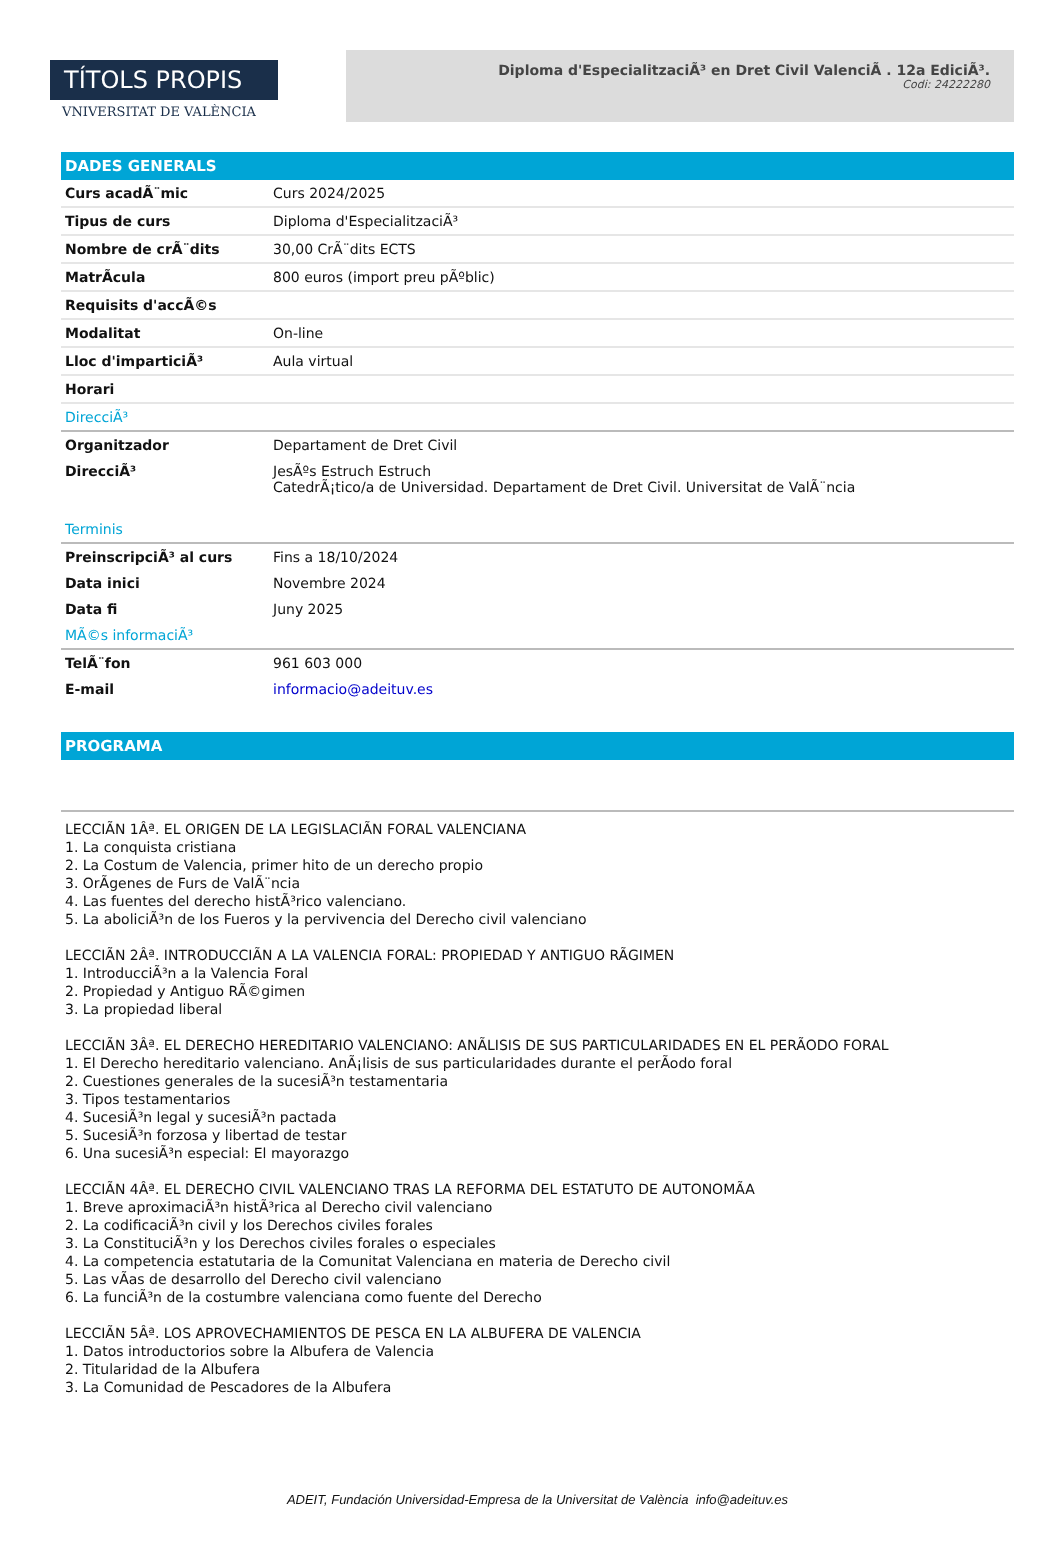TÍTOLS PROPIS
VNIVERSITAT DE VALÈNCIA
Diploma d'EspecialitzaciÃ³ en Dret Civil ValenciÃ . 12a EdiciÃ³.
Codi: 24222280
DADES GENERALS
| Curs acadÃ¨mic | Curs 2024/2025 |
| Tipus de curs | Diploma d'EspecialitzaciÃ³ |
| Nombre de crÃ¨dits | 30,00 CrÃ¨dits ECTS |
| MatrÃcula | 800 euros (import preu pÃºblic) |
| Requisits d'accÃ©s | |
| Modalitat | On-line |
| Lloc d'imparticiÃ³ | Aula virtual |
| Horari | |
| DirecciÃ³ | |
| Organitzador | Departament de Dret Civil |
| DirecciÃ³ | JesÃºs Estruch Estruch CatedrÃ¡tico/a de Universidad. Departament de Dret Civil. Universitat de ValÃ¨ncia |
| Terminis | |
| PreinscripciÃ³ al curs | Fins a 18/10/2024 |
| Data inici | Novembre 2024 |
| Data fi | Juny 2025 |
| MÃ©s informaciÃ³ | |
| TelÃ¨fon | 961 603 000 |
| E-mail | informacio@adeituv.es |
PROGRAMA
LECCIÃN 1Âª. EL ORIGEN DE LA LEGISLACIÃN FORAL VALENCIANA
1. La conquista cristiana
2. La Costum de Valencia, primer hito de un derecho propio
3. OrÃgenes de Furs de ValÃ¨ncia
4. Las fuentes del derecho histÃ³rico valenciano.
5. La aboliciÃ³n de los Fueros y la pervivencia del Derecho civil valenciano
LECCIÃN 2Âª. INTRODUCCIÃN A LA VALENCIA FORAL: PROPIEDAD Y ANTIGUO RÃGIMEN
1. IntroducciÃ³n a la Valencia Foral
2. Propiedad y Antiguo RÃ©gimen
3. La propiedad liberal
LECCIÃN 3Âª. EL DERECHO HEREDITARIO VALENCIANO: ANÃLISIS DE SUS PARTICULARIDADES EN EL PERÃODO FORAL
1. El Derecho hereditario valenciano. AnÃ¡lisis de sus particularidades durante el perÃodo foral
2. Cuestiones generales de la sucesiÃ³n testamentaria
3. Tipos testamentarios
4. SucesiÃ³n legal y sucesiÃ³n pactada
5. SucesiÃ³n forzosa y libertad de testar
6. Una sucesiÃ³n especial: El mayorazgo
LECCIÃN 4Âª. EL DERECHO CIVIL VALENCIANO TRAS LA REFORMA DEL ESTATUTO DE AUTONOMÃA
1. Breve aproximaciÃ³n histÃ³rica al Derecho civil valenciano
2. La codificaciÃ³n civil y los Derechos civiles forales
3. La ConstituciÃ³n y los Derechos civiles forales o especiales
4. La competencia estatutaria de la Comunitat Valenciana en materia de Derecho civil
5. Las vÃas de desarrollo del Derecho civil valenciano
6. La funciÃ³n de la costumbre valenciana como fuente del Derecho
LECCIÃN 5Âª. LOS APROVECHAMIENTOS DE PESCA EN LA ALBUFERA DE VALENCIA
1. Datos introductorios sobre la Albufera de Valencia
2. Titularidad de la Albufera
3. La Comunidad de Pescadores de la Albufera
ADEIT, Fundación Universidad-Empresa de la Universitat de València info@adeituv.es